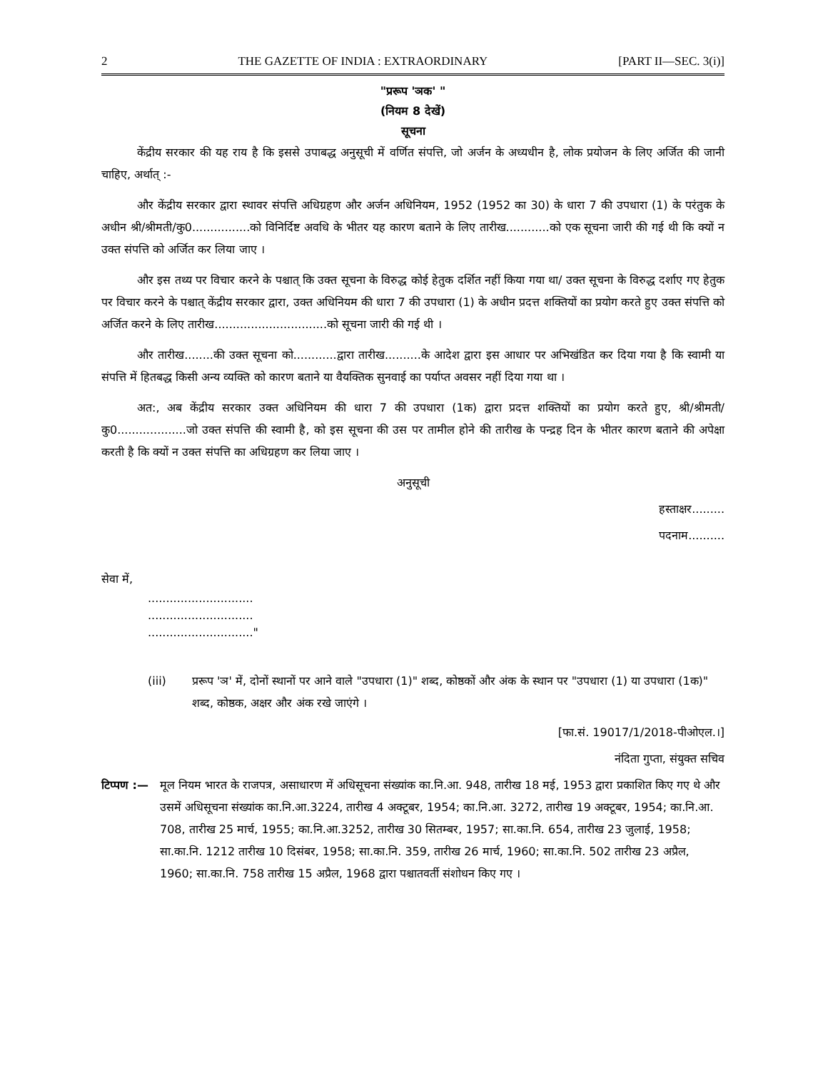2 THE GAZETTE OF INDIA : EXTRAORDINARY [PART II—SEC. 3(i)]
"प्ररूप 'ञक' "
(नियम 8 देखें)
सूचना
केंद्रीय सरकार की यह राय है कि इससे उपाबद्ध अनुसूची में वर्णित संपत्ति, जो अर्जन के अध्यधीन है, लोक प्रयोजन के लिए अर्जित की जानी चाहिए, अर्थात् :-
और केंद्रीय सरकार द्वारा स्थावर संपत्ति अधिग्रहण और अर्जन अधिनियम, 1952 (1952 का 30) के धारा 7 की उपधारा (1) के परंतुक के अधीन श्री/श्रीमती/कु0................को विनिर्दिष्ट अवधि के भीतर यह कारण बताने के लिए तारीख............को एक सूचना जारी की गई थी कि क्यों न उक्त संपत्ति को अर्जित कर लिया जाए ।
और इस तथ्य पर विचार करने के पश्चात् कि उक्त सूचना के विरुद्ध कोई हेतुक दर्शित नहीं किया गया था/ उक्त सूचना के विरुद्ध दर्शाए गए हेतुक पर विचार करने के पश्चात् केंद्रीय सरकार द्वारा, उक्त अधिनियम की धारा 7 की उपधारा (1) के अधीन प्रदत्त शक्तियों का प्रयोग करते हुए उक्त संपत्ति को अर्जित करने के लिए तारीख...............................को सूचना जारी की गई थी ।
और तारीख........की उक्त सूचना को............द्वारा तारीख..........के आदेश द्वारा इस आधार पर अभिखंडित कर दिया गया है कि स्वामी या संपत्ति में हितबद्ध किसी अन्य व्यक्ति को कारण बताने या वैयक्तिक सुनवाई का पर्याप्त अवसर नहीं दिया गया था ।
अत:, अब केंद्रीय सरकार उक्त अधिनियम की धारा 7 की उपधारा (1क) द्वारा प्रदत्त शक्तियों का प्रयोग करते हुए, श्री/श्रीमती/कु0...................जो उक्त संपत्ति की स्वामी है, को इस सूचना की उस पर तामील होने की तारीख के पन्द्रह दिन के भीतर कारण बताने की अपेक्षा करती है कि क्यों न उक्त संपत्ति का अधिग्रहण कर लिया जाए ।
अनुसूची
हस्ताक्षर.........
पदनाम..........
सेवा में,
.............................
.............................
............................."
(iii) प्ररूप 'ञ' में, दोनों स्थानों पर आने वाले "उपधारा (1)" शब्द, कोष्ठकों और अंक के स्थान पर "उपधारा (1) या उपधारा (1क)" शब्द, कोष्ठक, अक्षर और अंक रखे जाएंगे ।
[फा.सं. 19017/1/2018-पीओएल.।]
नंदिता गुप्ता, संयुक्त सचिव
टिप्पण :— मूल नियम भारत के राजपत्र, असाधारण में अधिसूचना संख्यांक का.नि.आ. 948, तारीख 18 मई, 1953 द्वारा प्रकाशित किए गए थे और उसमें अधिसूचना संख्यांक का.नि.आ.3224, तारीख 4 अक्टूबर, 1954; का.नि.आ. 3272, तारीख 19 अक्टूबर, 1954; का.नि.आ. 708, तारीख 25 मार्च, 1955; का.नि.आ.3252, तारीख 30 सितम्बर, 1957; सा.का.नि. 654, तारीख 23 जुलाई, 1958; सा.का.नि. 1212 तारीख 10 दिसंबर, 1958; सा.का.नि. 359, तारीख 26 मार्च, 1960; सा.का.नि. 502 तारीख 23 अप्रैल, 1960; सा.का.नि. 758 तारीख 15 अप्रैल, 1968 द्वारा पश्चातवर्ती संशोधन किए गए ।